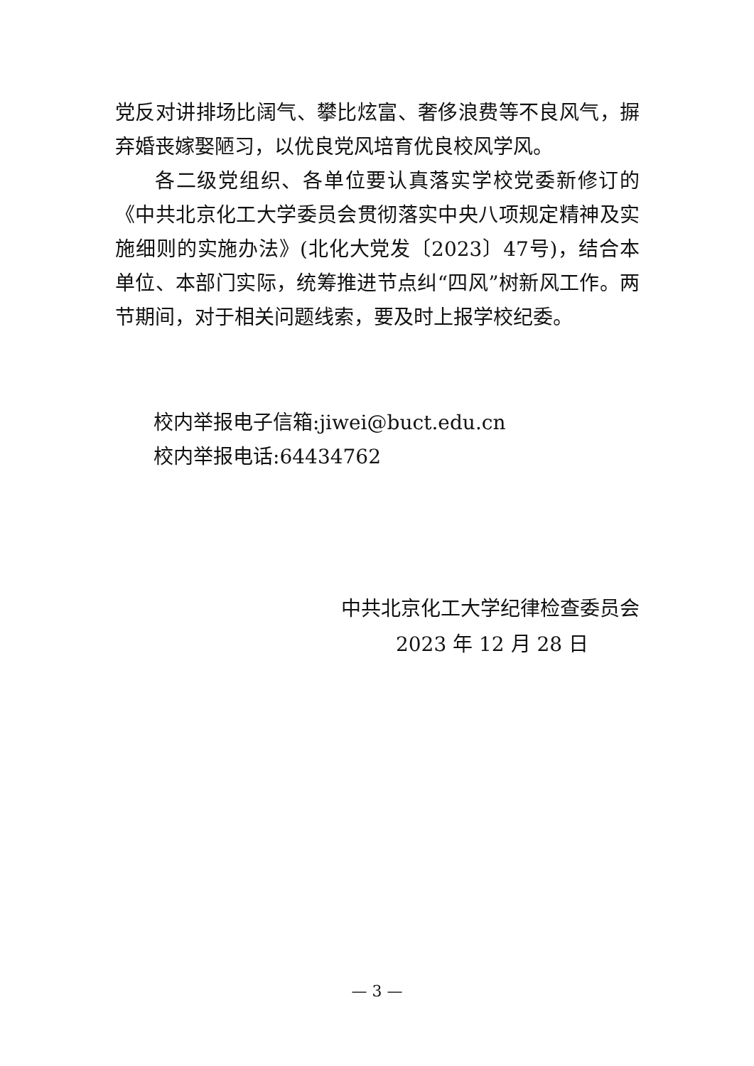党反对讲排场比阔气、攀比炫富、奢侈浪费等不良风气，摒弃婚丧嫁娶陋习，以优良党风培育优良校风学风。
各二级党组织、各单位要认真落实学校党委新修订的《中共北京化工大学委员会贯彻落实中央八项规定精神及实施细则的实施办法》(北化大党发〔2023〕47号)，结合本单位、本部门实际，统筹推进节点纠“四风”树新风工作。两节期间，对于相关问题线索，要及时上报学校纪委。
校内举报电子信箱:jiwei@buct.edu.cn
校内举报电话:64434762
中共北京化工大学纪律检查委员会
2023 年 12 月 28 日
— 3 —